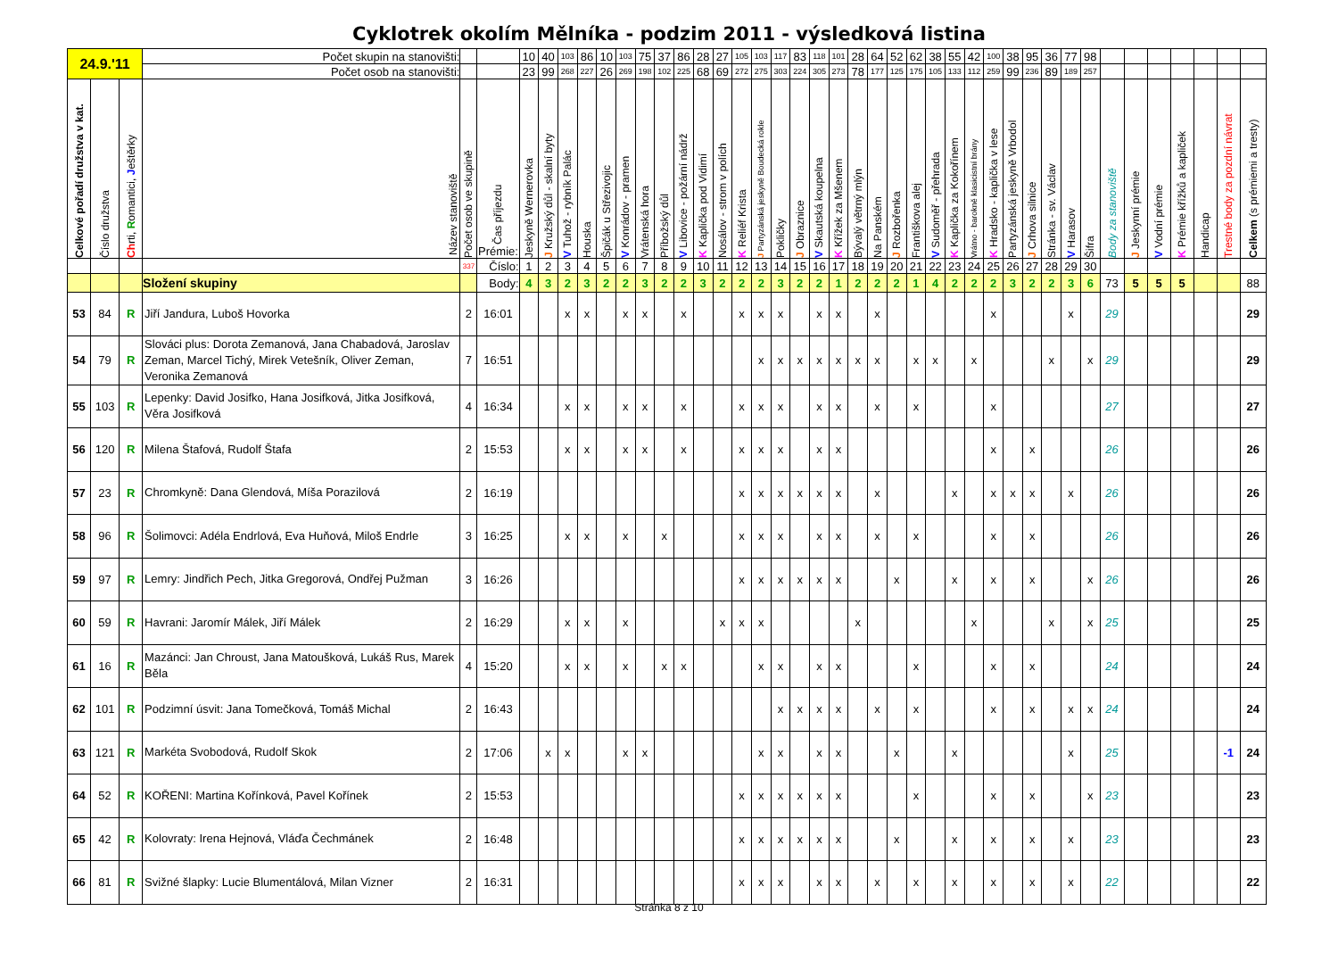Cyklotrek okolím Mělníka - podzim 2011 - výsledková listina
| 24.9.'11 | | | Počet skupin na stanovišti: | | | 10 | 40 | 103 | 86 | 10 | 103 | 75 | 37 | 86 | 28 | 27 | 105 | 103 | 117 | 83 | 118 | 101 | 28 | 64 | 52 | 62 | 38 | 55 | 42 | 100 | 38 | 95 | 36 | 77 | 98 | | | | | | | |
| | | | Počet osob na stanovišti: | | | 23 | 99 | 268 | 227 | 26 | 269 | 198 | 102 | 225 | 68 | 69 | 272 | 275 | 303 | 224 | 305 | 273 | 78 | 177 | 125 | 175 | 105 | 133 | 112 | 259 | 99 | 236 | 89 | 189 | 257 | | | | | | | |
| Celkové pořadí družstva v kat. | Číslo družstva | Ch rti, R omantici, J eštěrky | Název stanoviště | Počet osob ve skupině | Čas příjezdu Prémie: | Jeskyně Wernerovka | J Kružský důl - skalní byty | V Tuhož - rybník Palác | Houska | Špičák u Střezivojic | V Konrádov - pramen | Vrátenská hora | Příbožský důl | V Libovice - požární nádrž | K Kaplička pod Vidimí | Nosálov - strom v polích | K Reliéf Krista | J Partyzánská jeskyně Boudecká rokle | Pokličky | J Obraznice | V Skautská koupelna | K Křížek za Mšenem | Bývalý větrný mlýn | Na Panském | J Rozbořenka | Františkova alej | V Sudoměř - přehrada | K Kaplička za Kokořínem | Vrátno - barokně klasicistní brány | K Hradsko - kaplička v lese | Partyzánská jeskyně Vrbodol | J Crhova silnice | Stránka - sv. Václav | V Harasov | Šifra | Body za stanoviště | J Jeskynní prémie | V Vodní prémie | K Prémie křížků a kapliček | Handicap | Trestné body za pozdní návrat | Celkem (s prémiemi a tresty) |
| | | | | 337 | Číslo: | 1 | 2 | 3 | 4 | 5 | 6 | 7 | 8 | 9 | 10 | 11 | 12 | 13 | 14 | 15 | 16 | 17 | 18 | 19 | 20 | 21 | 22 | 23 | 24 | 25 | 26 | 27 | 28 | 29 | 30 | | | | | | | |
| | | | Složení skupiny | | Body: | 4 | 3 | 2 | 3 | 2 | 2 | 3 | 2 | 2 | 3 | 2 | 2 | 2 | 3 | 2 | 2 | 1 | 2 | 2 | 2 | 1 | 4 | 2 | 2 | 2 | 3 | 2 | 2 | 3 | 6 | 73 | 5 | 5 | 5 | | | 88 |
| 53 | 84 | R | Jiří Jandura, Luboš Hovorka | 2 | 16:01 | | | x | x | | x | x | | x | | | x | x | x | | x | x | | x | | | | | | x | | | | x | | 29 | | | | | | 29 |
| 54 | 79 | R | Slováci plus: Dorota Zemanová, Jana Chabadová, Jaroslav Zeman, Marcel Tichý, Mirek Vetešník, Oliver Zeman, Veronika Zemanová | 7 | 16:51 | | | | | | | | | | | | | x | x | x | x | x | x | x | | x | x | | x | | | | x | | x | 29 | | | | | | 29 |
| 55 | 103 | R | Lepenky: David Josifko, Hana Josifková, Jitka Josifková, Věra Josifková | 4 | 16:34 | | | x | x | | x | x | | x | | | x | x | x | | x | x | | x | | x | | | | x | | | | | | 27 | | | | | | 27 |
| 56 | 120 | R | Milena Štafová, Rudolf Štafa | 2 | 15:53 | | | x | x | | x | x | | x | | | x | x | x | | x | x | | | | | | | | x | | x | | | | 26 | | | | | | 26 |
| 57 | 23 | R | Chromkyně: Dana Glendová, Míša Porazilová | 2 | 16:19 | | | | | | | | | | | | x | x | x | x | x | x | | x | | | | x | | x | x | x | | x | | 26 | | | | | | 26 |
| 58 | 96 | R | Šolimovci: Adéla Endrlová, Eva Huňová, Miloš Endrle | 3 | 16:25 | | | x | x | | x | | x | | | | x | x | x | | x | x | | x | | x | | | | x | | x | | | | 26 | | | | | | 26 |
| 59 | 97 | R | Lemry: Jindřich Pech, Jitka Gregorová, Ondřej Pužman | 3 | 16:26 | | | | | | | | | | | | x | x | x | x | x | x | | | x | | | x | | x | | x | | | x | 26 | | | | | | 26 |
| 60 | 59 | R | Havrani: Jaromír Málek, Jiří Málek | 2 | 16:29 | | | x | x | | x | | | | | x | x | x | | | | | x | | | | | | x | | | | x | | x | 25 | | | | | | 25 |
| 61 | 16 | R | Mazánci: Jan Chroust, Jana Matoušková, Lukáš Rus, Marek Běla | 4 | 15:20 | | | x | x | | x | | x | x | | | | x | x | | x | x | | | | x | | | | x | | x | | | | 24 | | | | | | 24 |
| 62 | 101 | R | Podzimní úsvit: Jana Tomečková, Tomáš Michal | 2 | 16:43 | | | | | | | | | | | | | | x | x | x | x | | x | | x | | | | x | | x | | x | x | 24 | | | | | | 24 |
| 63 | 121 | R | Markéta Svobodová, Rudolf Skok | 2 | 17:06 | | x | x | | | x | x | | | | | | x | x | | x | x | | | x | | | x | | | | | | x | | 25 | | | | | -1 | 24 |
| 64 | 52 | R | KOŘENI: Martina Kořínková, Pavel Kořínek | 2 | 15:53 | | | | | | | | | | | | x | x | x | x | x | x | | | | x | | | | x | | x | | | x | 23 | | | | | | 23 |
| 65 | 42 | R | Kolovraty: Irena Hejnová, Vláďa Čechmánek | 2 | 16:48 | | | | | | | | | | | | x | x | x | x | x | x | | | x | | | x | | x | | x | | x | | 23 | | | | | | 23 |
| 66 | 81 | R | Svižné šlapky: Lucie Blumentálová, Milan Vizner | 2 | 16:31 | | | | | | | | | | | | x | x | x | | x | x | | x | | x | | x | | x | | x | | x | | 22 | | | | | | 22 |
Stránka 8 z 10